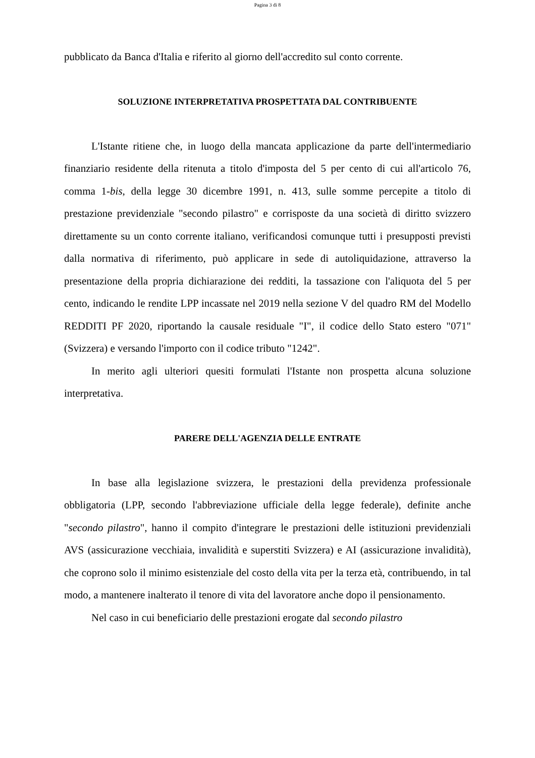Pagina 3 di 8
pubblicato da Banca d'Italia e riferito al giorno dell'accredito sul conto corrente.
SOLUZIONE INTERPRETATIVA PROSPETTATA DAL CONTRIBUENTE
L'Istante ritiene che, in luogo della mancata applicazione da parte dell'intermediario finanziario residente della ritenuta a titolo d'imposta del 5 per cento di cui all'articolo 76, comma 1-bis, della legge 30 dicembre 1991, n. 413, sulle somme percepite a titolo di prestazione previdenziale "secondo pilastro" e corrisposte da una società di diritto svizzero direttamente su un conto corrente italiano, verificandosi comunque tutti i presupposti previsti dalla normativa di riferimento, può applicare in sede di autoliquidazione, attraverso la presentazione della propria dichiarazione dei redditi, la tassazione con l'aliquota del 5 per cento, indicando le rendite LPP incassate nel 2019 nella sezione V del quadro RM del Modello REDDITI PF 2020, riportando la causale residuale "I", il codice dello Stato estero "071" (Svizzera) e versando l'importo con il codice tributo "1242".
In merito agli ulteriori quesiti formulati l'Istante non prospetta alcuna soluzione interpretativa.
PARERE DELL'AGENZIA DELLE ENTRATE
In base alla legislazione svizzera, le prestazioni della previdenza professionale obbligatoria (LPP, secondo l'abbreviazione ufficiale della legge federale), definite anche "secondo pilastro", hanno il compito d'integrare le prestazioni delle istituzioni previdenziali AVS (assicurazione vecchiaia, invalidità e superstiti Svizzera) e AI (assicurazione invalidità), che coprono solo il minimo esistenziale del costo della vita per la terza età, contribuendo, in tal modo, a mantenere inalterato il tenore di vita del lavoratore anche dopo il pensionamento.
Nel caso in cui beneficiario delle prestazioni erogate dal secondo pilastro